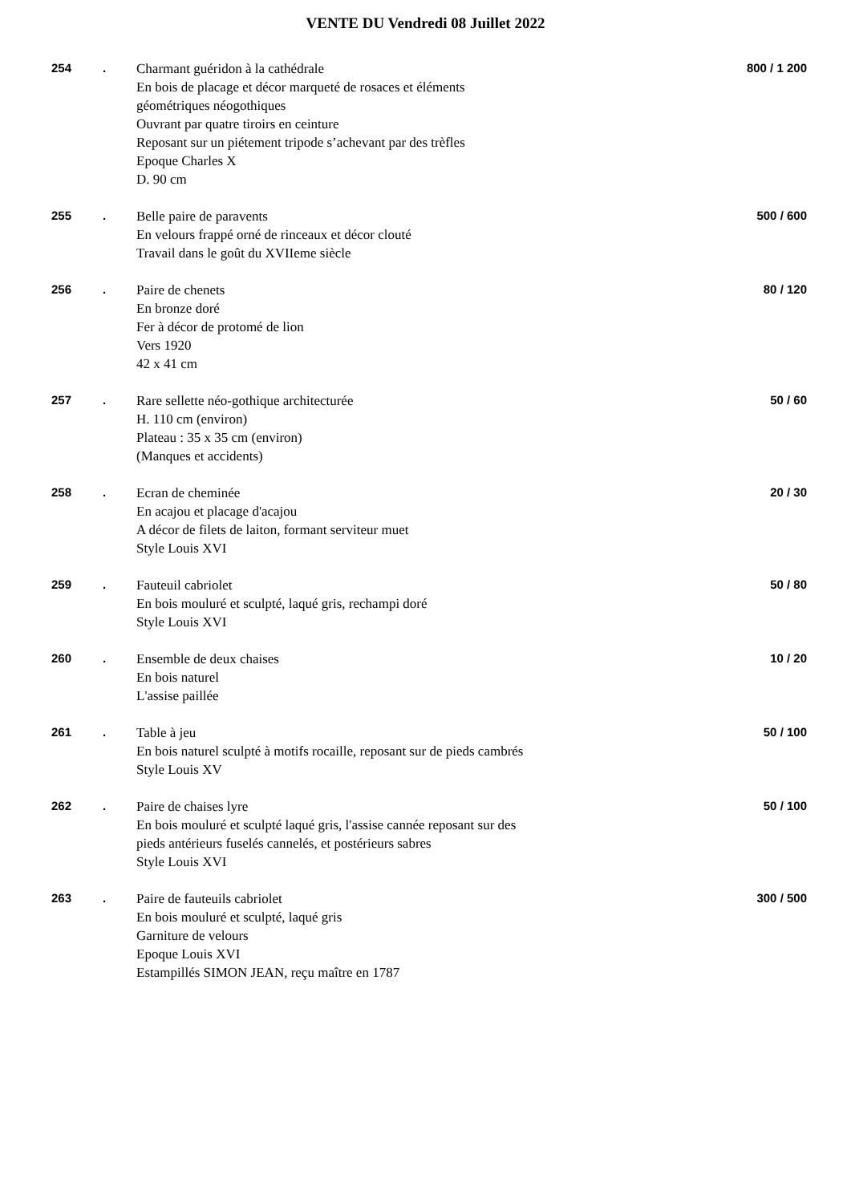VENTE DU Vendredi 08 Juillet 2022
254 .
Charmant guéridon à la cathédrale
En bois de placage et décor marqueté de rosaces et éléments
géométriques néogothiques
Ouvrant par quatre tiroirs en ceinture
Reposant sur un piétement tripode s’achevant par des trèfles
Epoque Charles X
D. 90 cm
800 / 1 200
255 .
Belle paire de paravents
En velours frappé orné de rinceaux et décor clouté
Travail dans le goût du XVIIeme siècle
500 / 600
256 .
Paire de chenets
En bronze doré
Fer à décor de protomé de lion
Vers 1920
42 x 41 cm
80 / 120
257 .
Rare sellette néo-gothique architecturée
H. 110 cm (environ)
Plateau : 35 x 35 cm (environ)
(Manques et accidents)
50 / 60
258 .
Ecran de cheminée
En acajou et placage d'acajou
A décor de filets de laiton, formant serviteur muet
Style Louis XVI
20 / 30
259 .
Fauteuil cabriolet
En bois mouluré et sculpté, laqué gris, rechampi doré
Style Louis XVI
50 / 80
260 .
Ensemble de deux chaises
En bois naturel
L'assise paillée
10 / 20
261 .
Table à jeu
En bois naturel sculpté à motifs rocaille, reposant sur de pieds cambrés
Style Louis XV
50 / 100
262 .
Paire de chaises lyre
En bois mouluré et sculpté laqué gris, l'assise cannée reposant sur des
pieds antérieurs fuselés cannelés, et postérieurs sabres
Style Louis XVI
50 / 100
263 .
Paire de fauteuils cabriolet
En bois mouluré et sculpté, laqué gris
Garniture de velours
Epoque Louis XVI
Estampillés SIMON JEAN, reçu maître en 1787
300 / 500